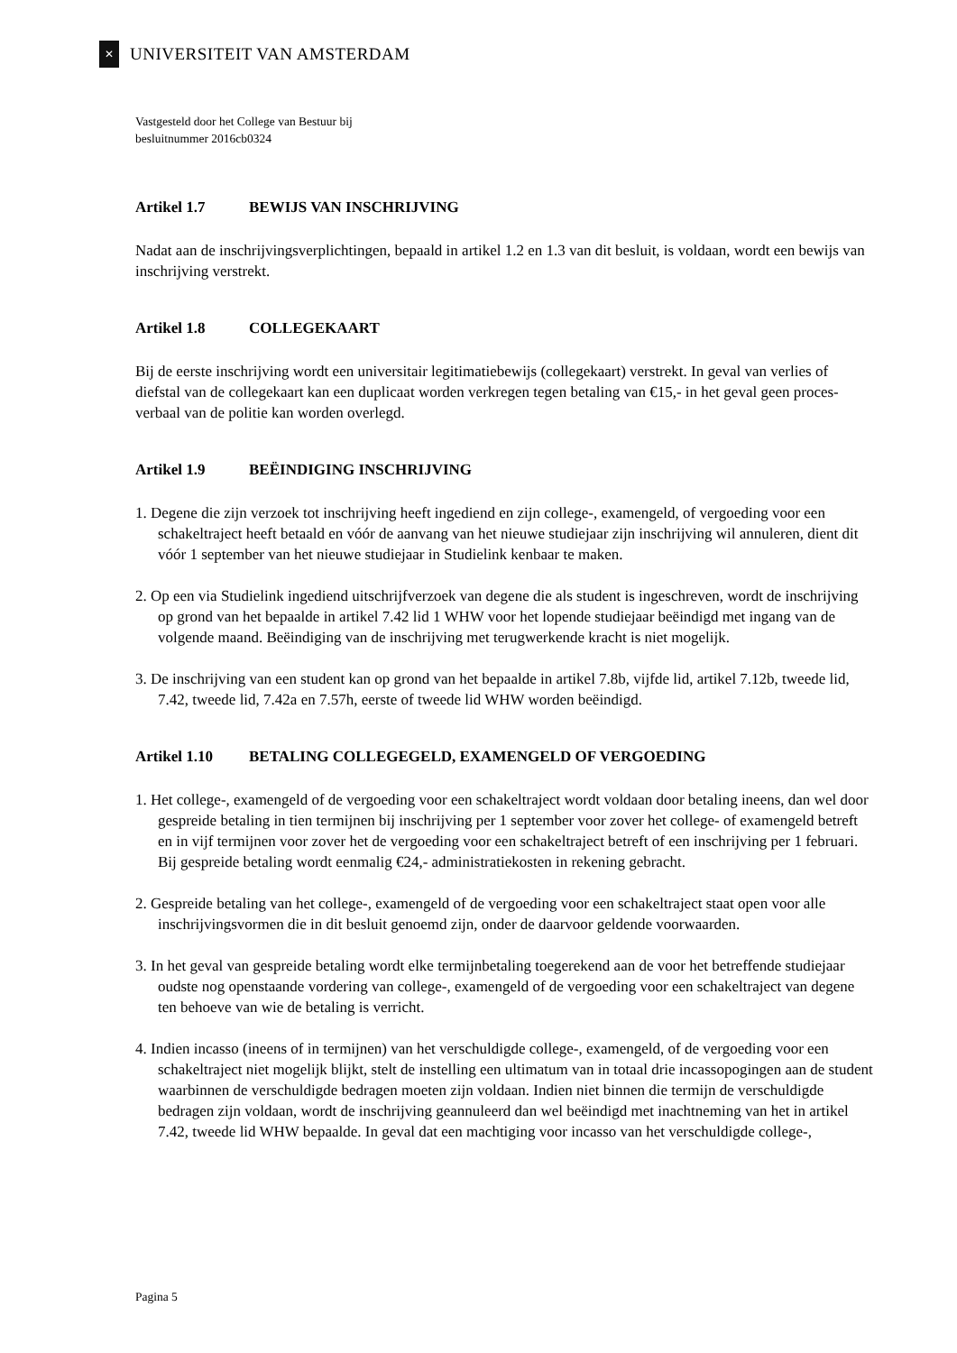✕
UNIVERSITEIT VAN AMSTERDAM
Vastgesteld door het College van Bestuur bij
besluitnummer 2016cb0324
Artikel 1.7 BEWIJS VAN INSCHRIJVING
Nadat aan de inschrijvingsverplichtingen, bepaald in artikel 1.2 en 1.3 van dit besluit, is voldaan, wordt een bewijs van inschrijving verstrekt.
Artikel 1.8 COLLEGEKAART
Bij de eerste inschrijving wordt een universitair legitimatiebewijs (collegekaart) verstrekt. In geval van verlies of diefstal van de collegekaart kan een duplicaat worden verkregen tegen betaling van €15,- in het geval geen proces-verbaal van de politie kan worden overlegd.
Artikel 1.9 BEËINDIGING INSCHRIJVING
1. Degene die zijn verzoek tot inschrijving heeft ingediend en zijn college-, examengeld, of vergoeding voor een schakeltraject heeft betaald en vóór de aanvang van het nieuwe studiejaar zijn inschrijving wil annuleren, dient dit vóór 1 september van het nieuwe studiejaar in Studielink kenbaar te maken.
2. Op een via Studielink ingediend uitschrijfverzoek van degene die als student is ingeschreven, wordt de inschrijving op grond van het bepaalde in artikel 7.42 lid 1 WHW voor het lopende studiejaar beëindigd met ingang van de volgende maand. Beëindiging van de inschrijving met terugwerkende kracht is niet mogelijk.
3. De inschrijving van een student kan op grond van het bepaalde in artikel 7.8b, vijfde lid, artikel 7.12b, tweede lid, 7.42, tweede lid, 7.42a en 7.57h, eerste of tweede lid WHW worden beëindigd.
Artikel 1.10 BETALING COLLEGEGELD, EXAMENGELD OF VERGOEDING
1. Het college-, examengeld of de vergoeding voor een schakeltraject wordt voldaan door betaling ineens, dan wel door gespreide betaling in tien termijnen bij inschrijving per 1 september voor zover het college- of examengeld betreft en in vijf termijnen voor zover het de vergoeding voor een schakeltraject betreft of een inschrijving per 1 februari. Bij gespreide betaling wordt eenmalig €24,- administratiekosten in rekening gebracht.
2. Gespreide betaling van het college-, examengeld of de vergoeding voor een schakeltraject staat open voor alle inschrijvingsvormen die in dit besluit genoemd zijn, onder de daarvoor geldende voorwaarden.
3. In het geval van gespreide betaling wordt elke termijnbetaling toegerekend aan de voor het betreffende studiejaar oudste nog openstaande vordering van college-, examengeld of de vergoeding voor een schakeltraject van degene ten behoeve van wie de betaling is verricht.
4. Indien incasso (ineens of in termijnen) van het verschuldigde college-, examengeld, of de vergoeding voor een schakeltraject niet mogelijk blijkt, stelt de instelling een ultimatum van in totaal drie incassopogingen aan de student waarbinnen de verschuldigde bedragen moeten zijn voldaan. Indien niet binnen die termijn de verschuldigde bedragen zijn voldaan, wordt de inschrijving geannuleerd dan wel beëindigd met inachtneming van het in artikel 7.42, tweede lid WHW bepaalde. In geval dat een machtiging voor incasso van het verschuldigde college-,
Pagina 5